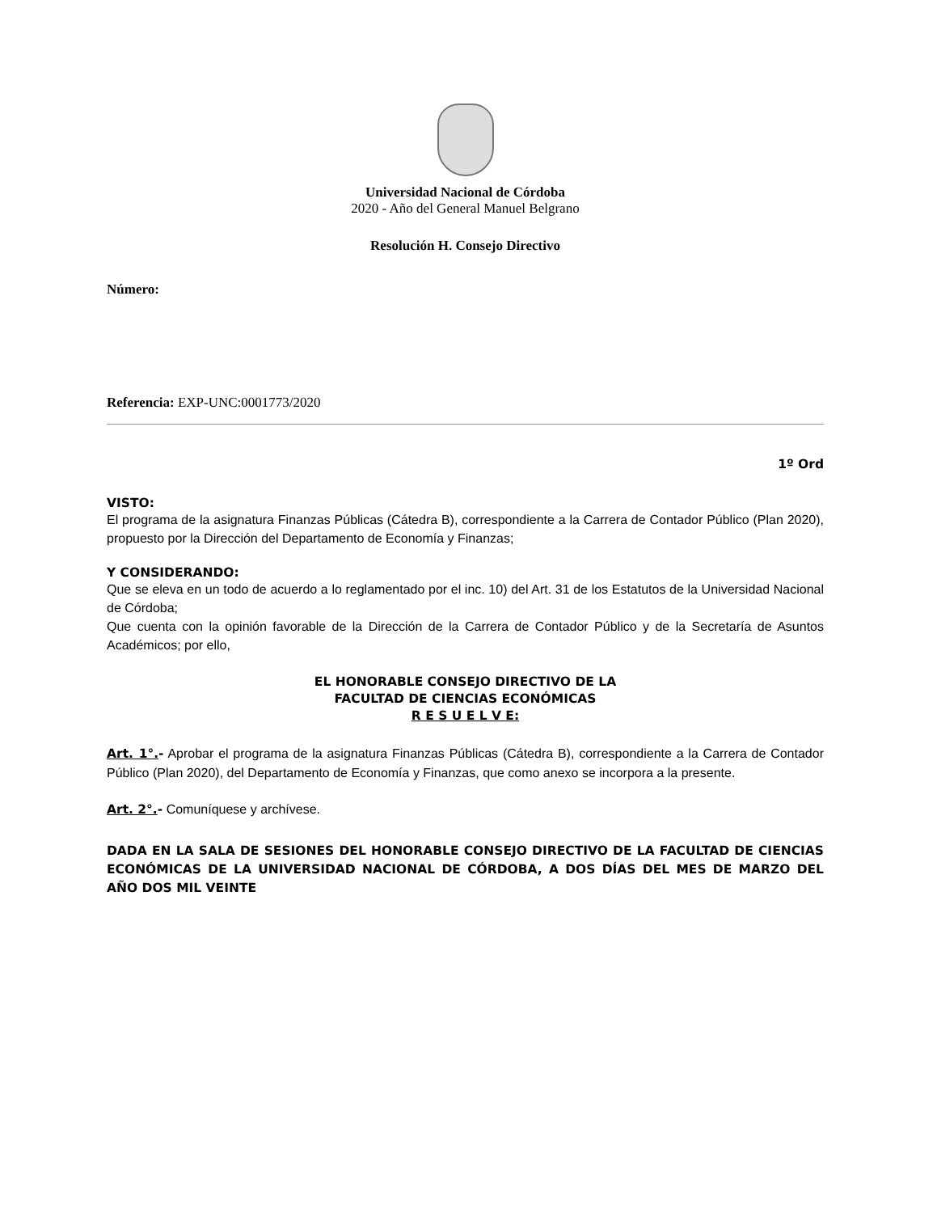Universidad Nacional de Córdoba
2020 - Año del General Manuel Belgrano
Resolución H. Consejo Directivo
Número:
Referencia: EXP-UNC:0001773/2020
1º Ord
VISTO:
El programa de la asignatura Finanzas Públicas (Cátedra B), correspondiente a la Carrera de Contador Público (Plan 2020), propuesto por la Dirección del Departamento de Economía y Finanzas;
Y CONSIDERANDO:
Que se eleva en un todo de acuerdo a lo reglamentado por el inc. 10) del Art. 31 de los Estatutos de la Universidad Nacional de Córdoba;
Que cuenta con la opinión favorable de la Dirección de la Carrera de Contador Público y de la Secretaría de Asuntos Académicos; por ello,
EL HONORABLE CONSEJO DIRECTIVO DE LA
FACULTAD DE CIENCIAS ECONÓMICAS
R E S U E L V E:
Art. 1°.- Aprobar el programa de la asignatura Finanzas Públicas (Cátedra B), correspondiente a la Carrera de Contador Público (Plan 2020), del Departamento de Economía y Finanzas, que como anexo se incorpora a la presente.
Art. 2°.- Comuníquese y archívese.
DADA EN LA SALA DE SESIONES DEL HONORABLE CONSEJO DIRECTIVO DE LA FACULTAD DE CIENCIAS ECONÓMICAS DE LA UNIVERSIDAD NACIONAL DE CÓRDOBA, A DOS DÍAS DEL MES DE MARZO DEL AÑO DOS MIL VEINTE